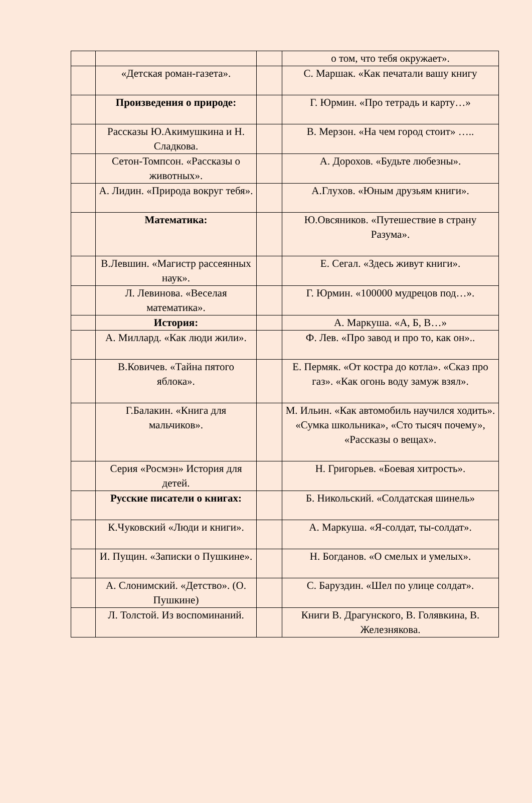| | | | о том, что тебя окружает». |
| | «Детская роман-газета». | | С. Маршак. «Как печатали вашу книгу |
| | Произведения о природе: | | Г. Юрмин. «Про тетрадь и карту…» |
| | Рассказы Ю.Акимушкина и Н. Сладкова. | | В. Мерзон. «На чем город стоит» ….. |
| | Сетон-Томпсон. «Рассказы о животных». | | А. Дорохов. «Будьте любезны». |
| | А. Лидин. «Природа вокруг тебя». | | А.Глухов. «Юным друзьям книги». |
| | Математика: | | Ю.Овсяников. «Путешествие в страну Разума». |
| | В.Левшин. «Магистр рассеянных наук». | | Е. Сегал. «Здесь живут книги». |
| | Л. Левинова. «Веселая математика». | | Г. Юрмин. «100000 мудрецов под…». |
| | История: | | А. Маркуша. «А, Б, В…» |
| | А. Миллард. «Как люди жили». | | Ф. Лев. «Про завод и про то, как он».. |
| | В.Ковичев. «Тайна пятого яблока». | | Е. Пермяк. «От костра до котла». «Сказ про газ». «Как огонь воду замуж взял». |
| | Г.Балакин. «Книга для мальчиков». | | М. Ильин. «Как автомобиль научился ходить». «Сумка школьника», «Сто тысяч почему», «Рассказы о вещах». |
| | Серия «Росмэн» История для детей. | | Н. Григорьев. «Боевая хитрость». |
| | Русские писатели о книгах: | | Б. Никольский. «Солдатская шинель» |
| | К.Чуковский «Люди и книги». | | А. Маркуша. «Я-солдат, ты-солдат». |
| | И. Пущин. «Записки о Пушкине». | | Н. Богданов. «О смелых и умелых». |
| | А. Слонимский. «Детство». (О. Пушкине) | | С. Баруздин. «Шел по улице солдат». |
| | Л. Толстой. Из воспоминаний. | | Книги В. Драгунского, В. Голявкина, В. Железнякова. |